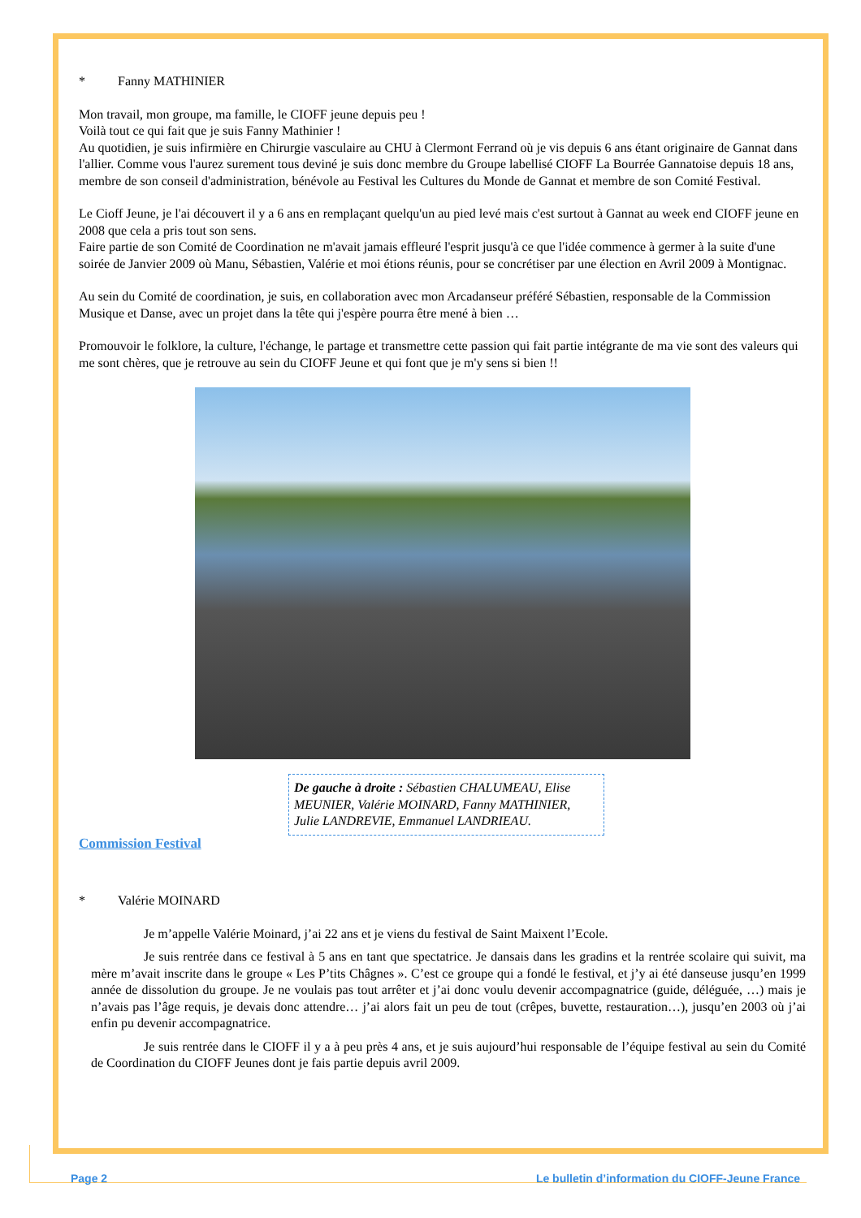* Fanny MATHINIER
Mon travail, mon groupe, ma famille, le CIOFF jeune depuis peu !
Voilà tout ce qui fait que je suis Fanny Mathinier !
Au quotidien, je suis infirmière en Chirurgie vasculaire au CHU à Clermont Ferrand où je vis depuis 6 ans étant originaire de Gannat dans l'allier. Comme vous l'aurez surement tous deviné je suis donc membre du Groupe labellisé CIOFF La Bourrée Gannatoise depuis 18 ans, membre de son conseil d'administration, bénévole au Festival les Cultures du Monde de Gannat et membre de son Comité Festival.
Le Cioff Jeune, je l'ai découvert il y a 6 ans en remplaçant quelqu'un au pied levé mais c'est surtout à Gannat au week end CIOFF jeune en 2008 que cela a pris tout son sens.
Faire partie de son Comité de Coordination ne m'avait jamais effleuré l'esprit jusqu'à ce que l'idée commence à germer à la suite d'une soirée de Janvier 2009 où Manu, Sébastien, Valérie et moi étions réunis, pour se concrétiser par une élection en Avril 2009 à Montignac.
Au sein du Comité de coordination, je suis, en collaboration avec mon Arcadanseur préféré Sébastien, responsable de la Commission Musique et Danse, avec un projet dans la tête qui j'espère pourra être mené à bien …
Promouvoir le folklore, la culture, l'échange, le partage et transmettre cette passion qui fait partie intégrante de ma vie sont des valeurs qui me sont chères, que je retrouve au sein du CIOFF Jeune et qui font que je m'y sens si bien !!
De gauche à droite : Sébastien CHALUMEAU, Elise MEUNIER, Valérie MOINARD, Fanny MATHINIER, Julie LANDREVIE, Emmanuel LANDRIEAU.
Commission Festival
* Valérie MOINARD
Je m’appelle Valérie Moinard, j’ai 22 ans et je viens du festival de Saint Maixent l’Ecole.
Je suis rentrée dans ce festival à 5 ans en tant que spectatrice. Je dansais dans les gradins et la rentrée scolaire qui suivit, ma mère m’avait inscrite dans le groupe « Les P’tits Châgnes ». C’est ce groupe qui a fondé le festival, et j’y ai été danseuse jusqu’en 1999 année de dissolution du groupe. Je ne voulais pas tout arrêter et j’ai donc voulu devenir accompagnatrice (guide, déléguée, …) mais je n’avais pas l’âge requis, je devais donc attendre… j’ai alors fait un peu de tout (crêpes, buvette, restauration…), jusqu’en 2003 où j’ai enfin pu devenir accompagnatrice.
Je suis rentrée dans le CIOFF il y a à peu près 4 ans, et je suis aujourd’hui responsable de l’équipe festival au sein du Comité de Coordination du CIOFF Jeunes dont je fais partie depuis avril 2009.
Page 2 Le bulletin d’information du CIOFF-Jeune France